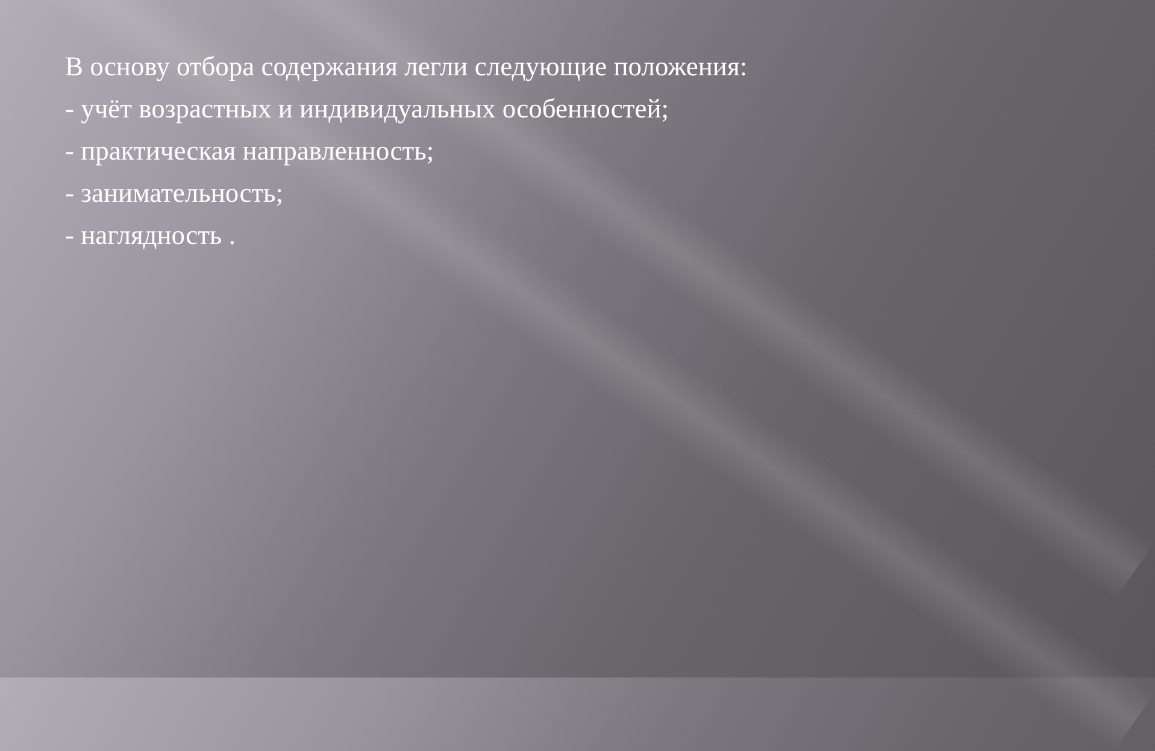В основу отбора содержания легли следующие положения:
- учёт возрастных и индивидуальных особенностей;
- практическая направленность;
- занимательность;
- наглядность .